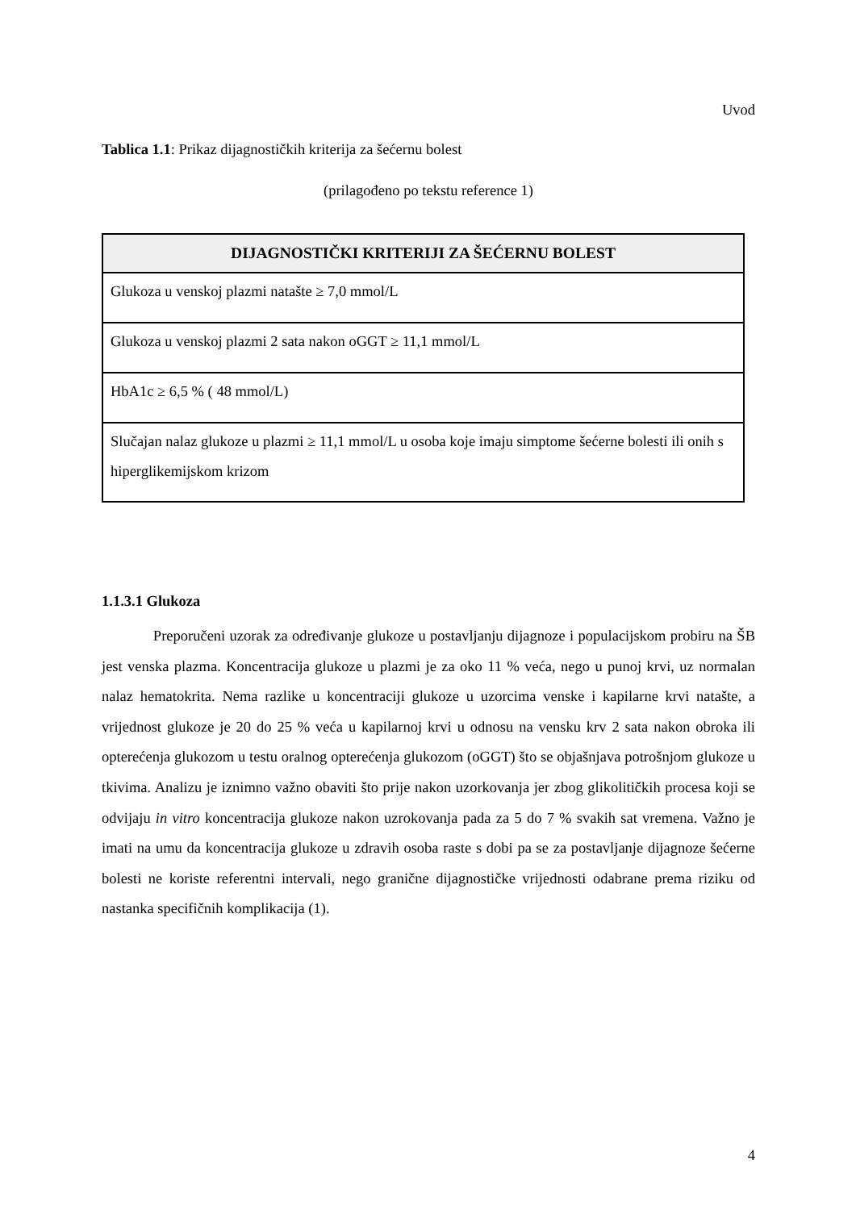Uvod
Tablica 1.1: Prikaz dijagnostičkih kriterija za šećernu bolest
(prilagođeno po tekstu reference 1)
| DIJAGNOSTIČKI KRITERIJI ZA ŠEĆERNU BOLEST |
| --- |
| Glukoza u venskoj plazmi natašte ≥ 7,0 mmol/L |
| Glukoza u venskoj plazmi 2 sata nakon oGGT ≥ 11,1 mmol/L |
| HbA1c ≥ 6,5 % ( 48 mmol/L) |
| Slučajan nalaz glukoze u plazmi ≥ 11,1 mmol/L u osoba koje imaju simptome šećerne bolesti ili onih s hiperglikemijskom krizom |
1.1.3.1 Glukoza
Preporučeni uzorak za određivanje glukoze u postavljanju dijagnoze i populacijskom probiru na ŠB jest venska plazma. Koncentracija glukoze u plazmi je za oko 11 % veća, nego u punoj krvi, uz normalan nalaz hematokrita. Nema razlike u koncentraciji glukoze u uzorcima venske i kapilarne krvi natašte, a vrijednost glukoze je 20 do 25 % veća u kapilarnoj krvi u odnosu na vensku krv 2 sata nakon obroka ili opterećenja glukozom u testu oralnog opterećenja glukozom (oGGT) što se objašnjava potrošnjom glukoze u tkivima. Analizu je iznimno važno obaviti što prije nakon uzorkovanja jer zbog glikolitičkih procesa koji se odvijaju in vitro koncentracija glukoze nakon uzrokovanja pada za 5 do 7 % svakih sat vremena. Važno je imati na umu da koncentracija glukoze u zdravih osoba raste s dobi pa se za postavljanje dijagnoze šećerne bolesti ne koriste referentni intervali, nego granične dijagnostičke vrijednosti odabrane prema riziku od nastanka specifičnih komplikacija (1).
4